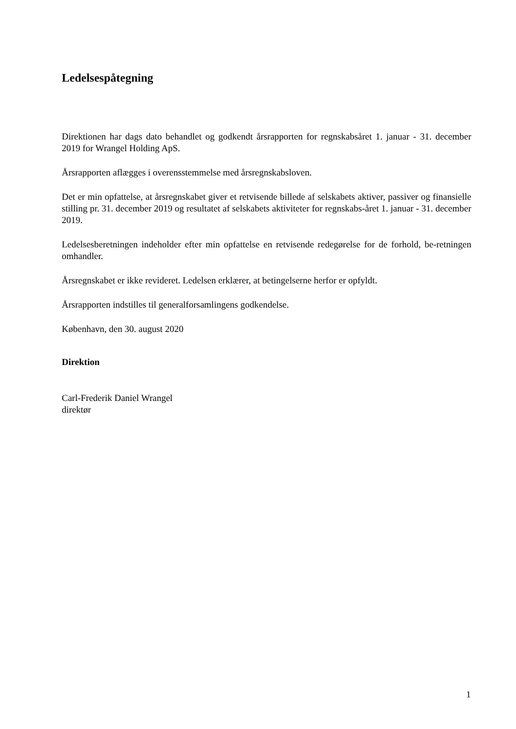Ledelsespåtegning
Direktionen har dags dato behandlet og godkendt årsrapporten for regnskabsåret 1. januar - 31. december 2019 for Wrangel Holding ApS.
Årsrapporten aflægges i overensstemmelse med årsregnskabsloven.
Det er min opfattelse, at årsregnskabet giver et retvisende billede af selskabets aktiver, passiver og finansielle stilling pr. 31. december 2019 og resultatet af selskabets aktiviteter for regnskabs-året 1. januar - 31. december 2019.
Ledelsesberetningen indeholder efter min opfattelse en retvisende redegørelse for de forhold, be-retningen omhandler.
Årsregnskabet er ikke revideret. Ledelsen erklærer, at betingelserne herfor er opfyldt.
Årsrapporten indstilles til generalforsamlingens godkendelse.
København, den 30. august 2020
Direktion
Carl-Frederik Daniel Wrangel
direktør
1